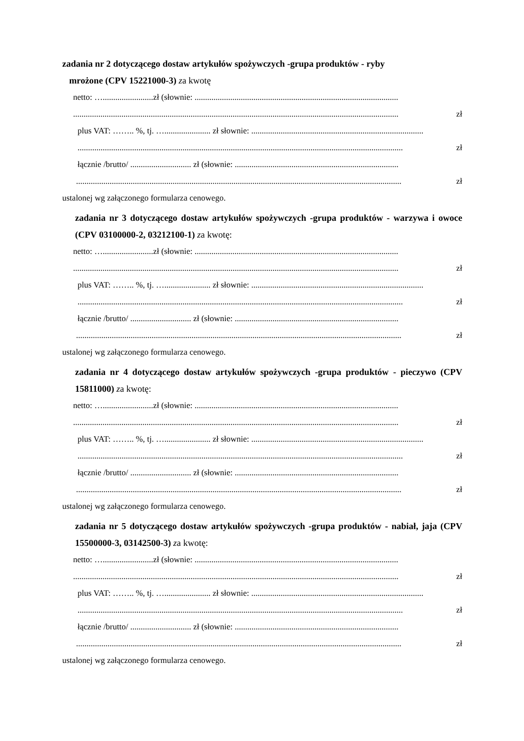zadania nr 2 dotyczącego dostaw artykułów spożywczych -grupa produktów - ryby
mrożone (CPV 15221000-3) za kwotę
netto: …........................zł (słownie: .................................................................................................
........................................................................................................................................................... zł
plus VAT: …….. %, tj. …...................... zł słownie: ..................................................................................
........................................................................................................................................................... zł
łącznie /brutto/ ............................. zł (słownie: ..............................................................................
........................................................................................................................................................... zł
ustalonej wg załączonego formularza cenowego.
zadania nr 3 dotyczącego dostaw artykułów spożywczych -grupa produktów - warzywa i owoce (CPV 03100000-2, 03212100-1) za kwotę:
netto: …........................zł (słownie: .................................................................................................
........................................................................................................................................................... zł
plus VAT: …….. %, tj. …...................... zł słownie: ..................................................................................
........................................................................................................................................................... zł
łącznie /brutto/ ............................. zł (słownie: ..............................................................................
........................................................................................................................................................... zł
ustalonej wg załączonego formularza cenowego.
zadania nr 4 dotyczącego dostaw artykułów spożywczych -grupa produktów - pieczywo (CPV 15811000) za kwotę:
netto: …........................zł (słownie: .................................................................................................
........................................................................................................................................................... zł
plus VAT: …….. %, tj. …...................... zł słownie: ..................................................................................
........................................................................................................................................................... zł
łącznie /brutto/ ............................. zł (słownie: ..............................................................................
........................................................................................................................................................... zł
ustalonej wg załączonego formularza cenowego.
zadania nr 5 dotyczącego dostaw artykułów spożywczych -grupa produktów - nabiał, jaja (CPV 15500000-3, 03142500-3) za kwotę:
netto: …........................zł (słownie: .................................................................................................
........................................................................................................................................................... zł
plus VAT: …….. %, tj. …...................... zł słownie: ..................................................................................
........................................................................................................................................................... zł
łącznie /brutto/ ............................. zł (słownie: ..............................................................................
........................................................................................................................................................... zł
ustalonej wg załączonego formularza cenowego.